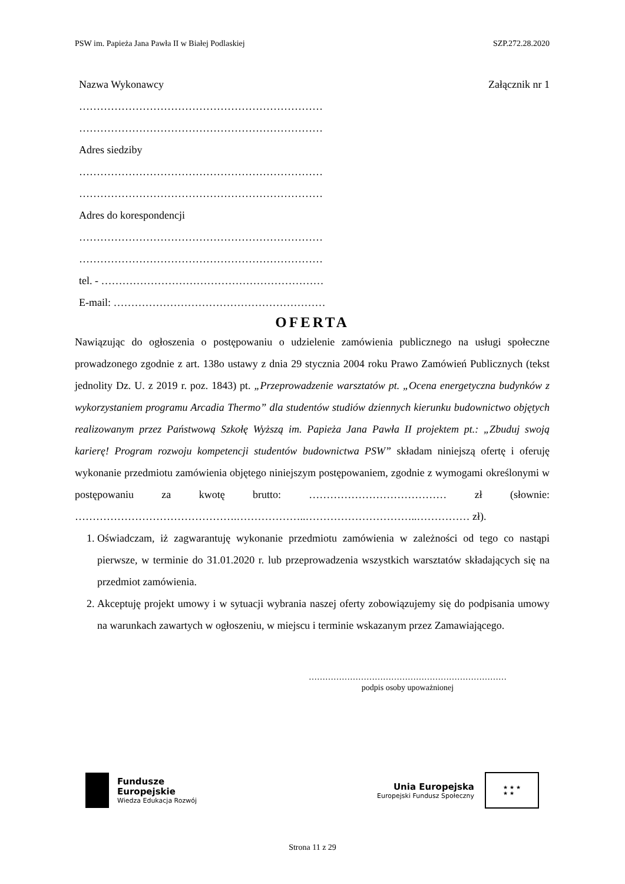PSW im. Papieża Jana Pawła II w Białej Podlaskiej SZP.272.28.2020
Nazwa Wykonawcy Załącznik nr 1
……………………………………………………………
……………………………………………………………
Adres siedziby
……………………………………………………………
……………………………………………………………
Adres do korespondencji
……………………………………………………………
……………………………………………………………
tel. - ………………………………………………………
E-mail: ……………………………………………………
OFERTA
Nawiązując do ogłoszenia o postępowaniu o udzielenie zamówienia publicznego na usługi społeczne prowadzonego zgodnie z art. 138o ustawy z dnia 29 stycznia 2004 roku Prawo Zamówień Publicznych (tekst jednolity Dz. U. z 2019 r. poz. 1843) pt. „Przeprowadzenie warsztatów pt. „Ocena energetyczna budynków z wykorzystaniem programu Arcadia Thermo” dla studentów studiów dziennych kierunku budownictwo objętych realizowanym przez Państwową Szkołę Wyższą im. Papieża Jana Pawła II projektem pt.: „Zbuduj swoją karierę! Program rozwoju kompetencji studentów budownictwa PSW” składam niniejszą ofertę i oferuję wykonanie przedmiotu zamówienia objętego niniejszym postępowaniem, zgodnie z wymogami określonymi w postępowaniu za kwotę brutto: ………………………………… zł (słownie: ……………………………………….………………..…………………………..…………… zł).
1. Oświadczam, iż zagwarantuję wykonanie przedmiotu zamówienia w zależności od tego co nastąpi pierwsze, w terminie do 31.01.2020 r. lub przeprowadzenia wszystkich warsztatów składających się na przedmiot zamówienia.
2. Akceptuję projekt umowy i w sytuacji wybrania naszej oferty zobowiązujemy się do podpisania umowy na warunkach zawartych w ogłoszeniu, w miejscu i terminie wskazanym przez Zamawiającego.
………………………………………………………………
podpis osoby upoważnionej
Fundusze
Europejskie
Wiedza Edukacja Rozwój
Unia Europejska
Europejski Fundusz Społeczny
★ ★ ★
★ ★
Strona 11 z 29